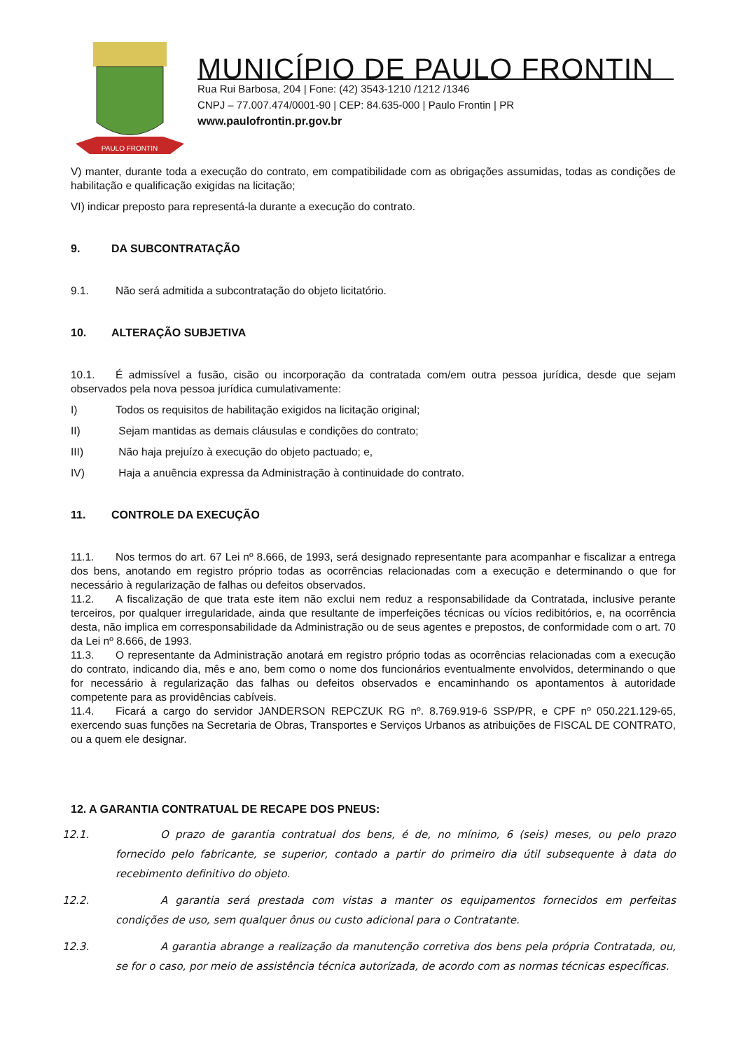PAULO FRONTIN
MUNICÍPIO DE PAULO FRONTIN
Rua Rui Barbosa, 204 | Fone: (42) 3543-1210 /1212 /1346
CNPJ – 77.007.474/0001-90 | CEP: 84.635-000 | Paulo Frontin | PR
www.paulofrontin.pr.gov.br
V) manter, durante toda a execução do contrato, em compatibilidade com as obrigações assumidas, todas as condições de habilitação e qualificação exigidas na licitação;
VI) indicar preposto para representá-la durante a execução do contrato.
9. DA SUBCONTRATAÇÃO
9.1. Não será admitida a subcontratação do objeto licitatório.
10. ALTERAÇÃO SUBJETIVA
10.1. É admissível a fusão, cisão ou incorporação da contratada com/em outra pessoa jurídica, desde que sejam observados pela nova pessoa jurídica cumulativamente:
I) Todos os requisitos de habilitação exigidos na licitação original;
II) Sejam mantidas as demais cláusulas e condições do contrato;
III) Não haja prejuízo à execução do objeto pactuado; e,
IV) Haja a anuência expressa da Administração à continuidade do contrato.
11. CONTROLE DA EXECUÇÃO
11.1. Nos termos do art. 67 Lei nº 8.666, de 1993, será designado representante para acompanhar e fiscalizar a entrega dos bens, anotando em registro próprio todas as ocorrências relacionadas com a execução e determinando o que for necessário à regularização de falhas ou defeitos observados.
11.2. A fiscalização de que trata este item não exclui nem reduz a responsabilidade da Contratada, inclusive perante terceiros, por qualquer irregularidade, ainda que resultante de imperfeições técnicas ou vícios redibitórios, e, na ocorrência desta, não implica em corresponsabilidade da Administração ou de seus agentes e prepostos, de conformidade com o art. 70 da Lei nº 8.666, de 1993.
11.3. O representante da Administração anotará em registro próprio todas as ocorrências relacionadas com a execução do contrato, indicando dia, mês e ano, bem como o nome dos funcionários eventualmente envolvidos, determinando o que for necessário à regularização das falhas ou defeitos observados e encaminhando os apontamentos à autoridade competente para as providências cabíveis.
11.4. Ficará a cargo do servidor JANDERSON REPCZUK RG nº. 8.769.919-6 SSP/PR, e CPF nº 050.221.129-65, exercendo suas funções na Secretaria de Obras, Transportes e Serviços Urbanos as atribuições de FISCAL DE CONTRATO, ou a quem ele designar.
12. A GARANTIA CONTRATUAL DE RECAPE DOS PNEUS:
12.1. O prazo de garantia contratual dos bens, é de, no mínimo, 6 (seis) meses, ou pelo prazo fornecido pelo fabricante, se superior, contado a partir do primeiro dia útil subsequente à data do recebimento definitivo do objeto.
12.2. A garantia será prestada com vistas a manter os equipamentos fornecidos em perfeitas condições de uso, sem qualquer ônus ou custo adicional para o Contratante.
12.3. A garantia abrange a realização da manutenção corretiva dos bens pela própria Contratada, ou, se for o caso, por meio de assistência técnica autorizada, de acordo com as normas técnicas específicas.